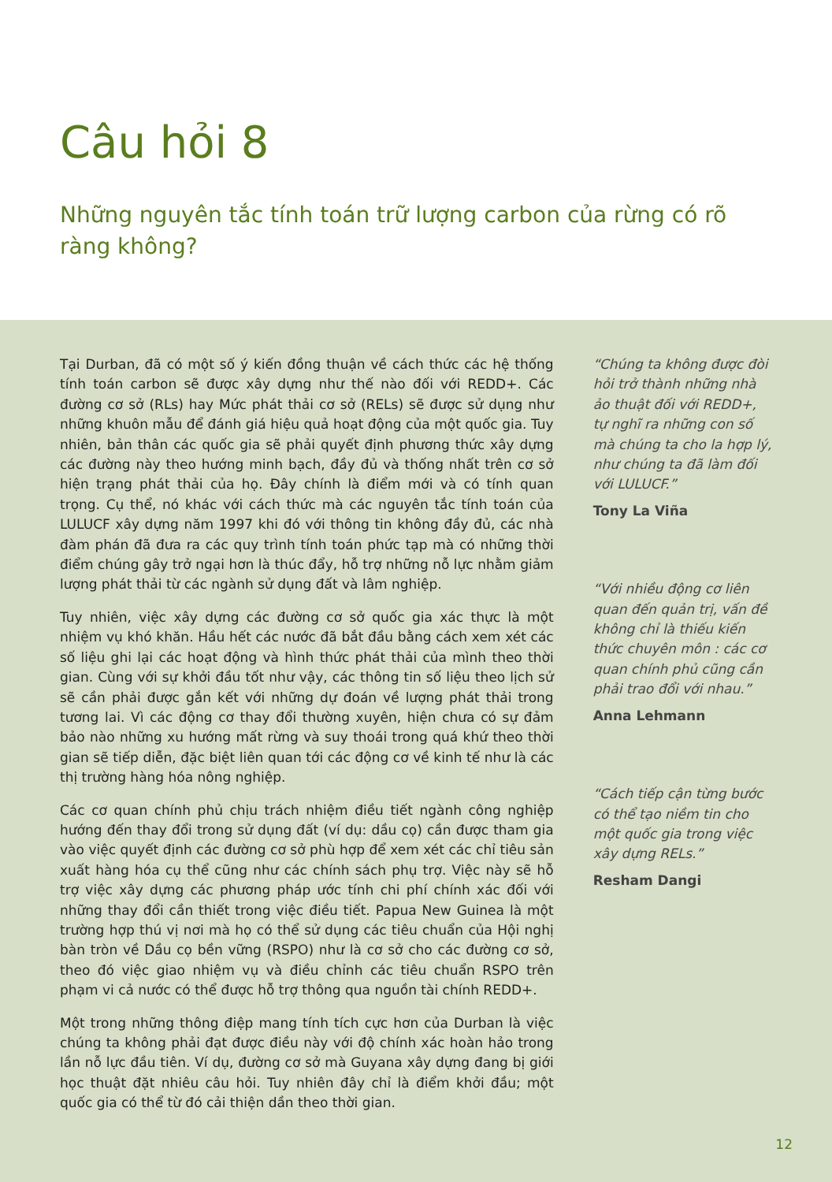Câu hỏi 8
Những nguyên tắc tính toán trữ lượng carbon của rừng có rõ ràng không?
Tại Durban, đã có một số ý kiến đồng thuận về cách thức các hệ thống tính toán carbon sẽ được xây dựng như thế nào đối với REDD+. Các đường cơ sở (RLs) hay Mức phát thải cơ sở (RELs) sẽ được sử dụng như những khuôn mẫu để đánh giá hiệu quả hoạt động của một quốc gia. Tuy nhiên, bản thân các quốc gia sẽ phải quyết định phương thức xây dựng các đường này theo hướng minh bạch, đầy đủ và thống nhất trên cơ sở hiện trạng phát thải của họ. Đây chính là điểm mới và có tính quan trọng. Cụ thể, nó khác với cách thức mà các nguyên tắc tính toán của LULUCF xây dựng năm 1997 khi đó với thông tin không đầy đủ, các nhà đàm phán đã đưa ra các quy trình tính toán phức tạp mà có những thời điểm chúng gây trở ngại hơn là thúc đẩy, hỗ trợ những nỗ lực nhằm giảm lượng phát thải từ các ngành sử dụng đất và lâm nghiệp.
Tuy nhiên, việc xây dựng các đường cơ sở quốc gia xác thực là một nhiệm vụ khó khăn. Hầu hết các nước đã bắt đầu bằng cách xem xét các số liệu ghi lại các hoạt động và hình thức phát thải của mình theo thời gian. Cùng với sự khởi đầu tốt như vậy, các thông tin số liệu theo lịch sử sẽ cần phải được gắn kết với những dự đoán về lượng phát thải trong tương lai. Vì các động cơ thay đổi thường xuyên, hiện chưa có sự đảm bảo nào những xu hướng mất rừng và suy thoái trong quá khứ theo thời gian sẽ tiếp diễn, đặc biệt liên quan tới các động cơ về kinh tế như là các thị trường hàng hóa nông nghiệp.
Các cơ quan chính phủ chịu trách nhiệm điều tiết ngành công nghiệp hướng đến thay đổi trong sử dụng đất (ví dụ: dầu cọ) cần được tham gia vào việc quyết định các đường cơ sở phù hợp để xem xét các chỉ tiêu sản xuất hàng hóa cụ thể cũng như các chính sách phụ trợ. Việc này sẽ hỗ trợ việc xây dựng các phương pháp ước tính chi phí chính xác đối với những thay đổi cần thiết trong việc điều tiết. Papua New Guinea là một trường hợp thú vị nơi mà họ có thể sử dụng các tiêu chuẩn của Hội nghị bàn tròn về Dầu cọ bền vững (RSPO) như là cơ sở cho các đường cơ sở, theo đó việc giao nhiệm vụ và điều chỉnh các tiêu chuẩn RSPO trên phạm vi cả nước có thể được hỗ trợ thông qua nguồn tài chính REDD+.
Một trong những thông điệp mang tính tích cực hơn của Durban là việc chúng ta không phải đạt được điều này với độ chính xác hoàn hảo trong lần nỗ lực đầu tiên. Ví dụ, đường cơ sở mà Guyana xây dựng đang bị giới học thuật đặt nhiêu câu hỏi. Tuy nhiên đây chỉ là điểm khởi đầu; một quốc gia có thể từ đó cải thiện dần theo thời gian.
“Chúng ta không được đòi hỏi trở thành những nhà ảo thuật đối với REDD+, tự nghĩ ra những con số mà chúng ta cho la hợp lý, như chúng ta đã làm đối với LULUCF.”
Tony La Viña
“Với nhiều động cơ liên quan đến quản trị, vấn đề không chỉ là thiếu kiến thức chuyên môn : các cơ quan chính phủ cũng cần phải trao đổi với nhau.”
Anna Lehmann
“Cách tiếp cận từng bước có thể tạo niềm tin cho một quốc gia trong việc xây dựng RELs.”
Resham Dangi
12